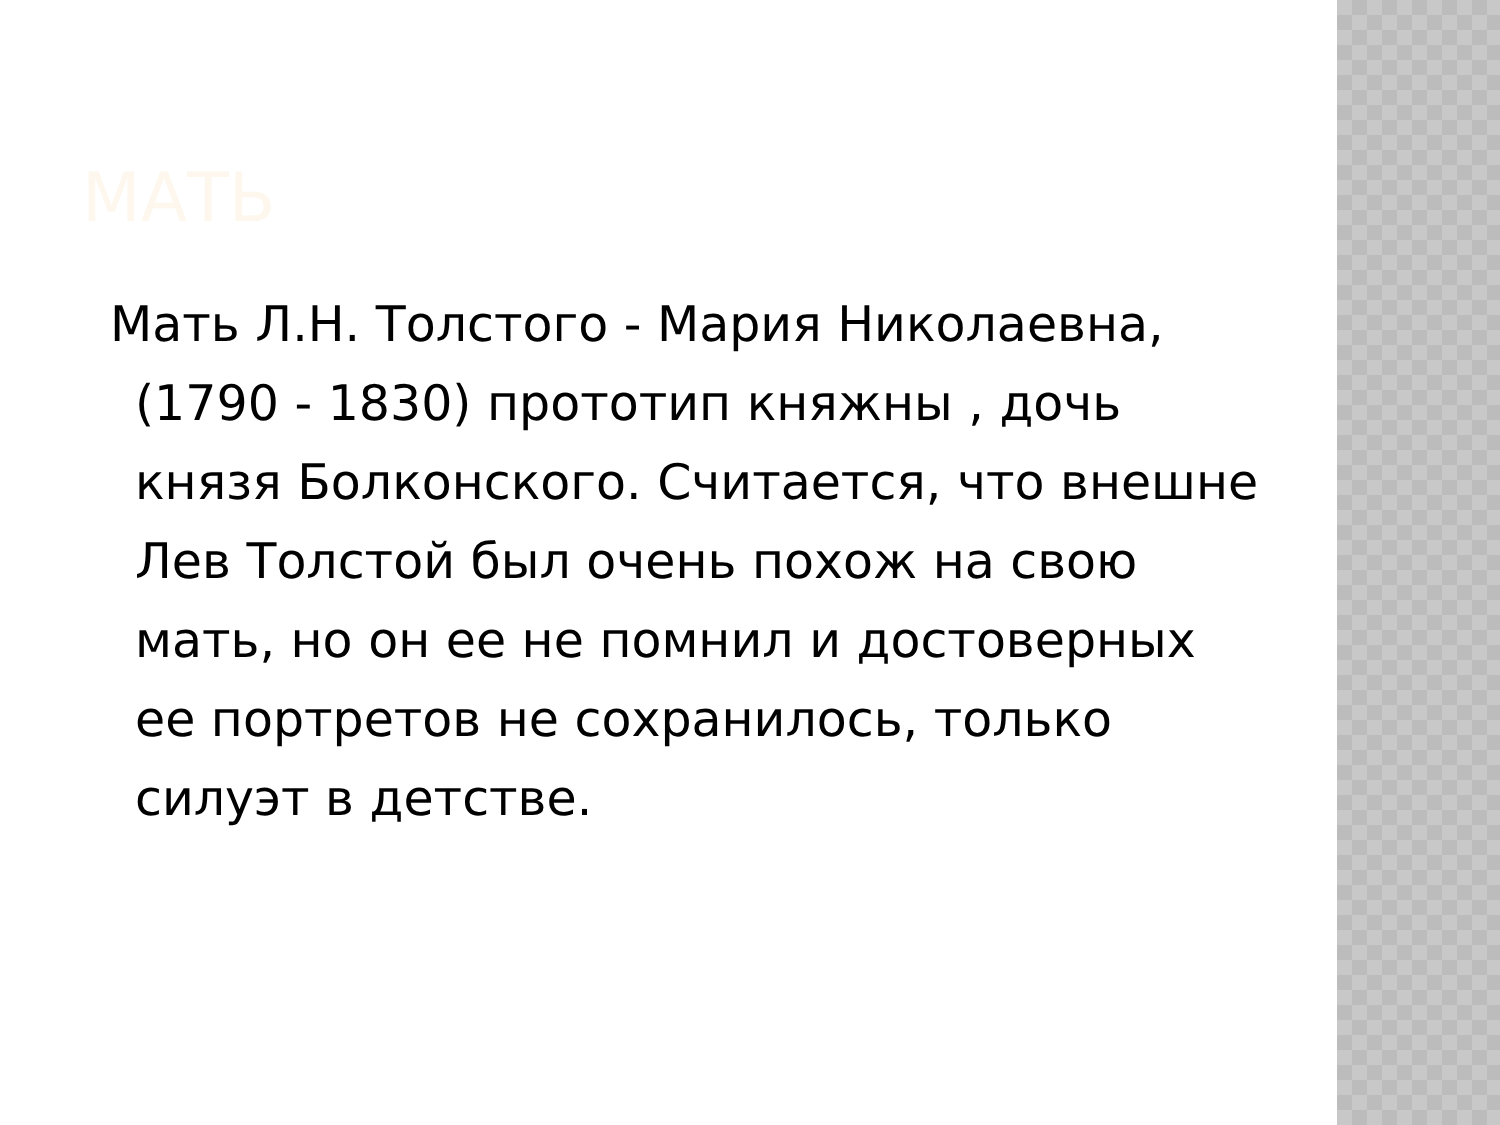МАТЬ
Мать Л.Н. Толстого - Мария Николаевна, (1790 - 1830) прототип княжны , дочь князя Болконского. Считается, что внешне Лев Толстой был очень похож на свою мать, но он ее не помнил и достоверных ее портретов не сохранилось, только силуэт в детстве.